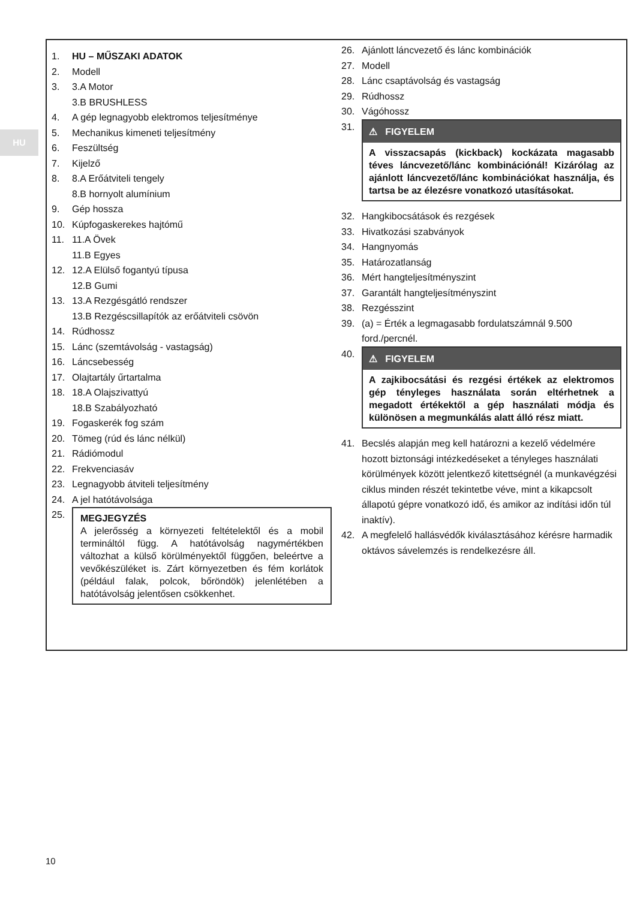HU
1. HU – MŰSZAKI ADATOK
2. Modell
3. 3.A Motor
3.B BRUSHLESS
4. A gép legnagyobb elektromos teljesítménye
5. Mechanikus kimeneti teljesítmény
6. Feszültség
7. Kijelző
8. 8.A Erőátviteli tengely
8.B hornyolt alumínium
9. Gép hossza
10. Kúpfogaskerekes hajtómű
11. 11.A Övek
11.B Egyes
12. 12.A Elülső fogantyú típusa
12.B Gumi
13. 13.A Rezgésgátló rendszer
13.B Rezgéscsillapítók az erőátviteli csövön
14. Rúdhossz
15. Lánc (szemtávolság - vastagság)
16. Láncsebesség
17. Olajtartály űrtartalma
18. 18.A Olajszivattyú
18.B Szabályozható
19. Fogaskerék fog szám
20. Tömeg (rúd és lánc nélkül)
21. Rádiómodul
22. Frekvenciasáv
23. Legnagyobb átviteli teljesítmény
24. A jel hatótávolsága
25.
MEGJEGYZÉS
A jelerősség a környezeti feltételektől és a mobil terminált​ól függ. A hatótávolság nagymértékben változhat a külső körülményektől függően, beleértve a vevőkészüléket is. Zárt környezetben és fém korlátok (például falak, polcok, bőröndök) jelenlétében a hatótávolság jelentősen csökkenhet.
26. Ajánlott láncvezető és lánc kombinációk
27. Modell
28. Lánc csaptávolság és vastagság
29. Rúdhossz
30. Vágóhossz
31.
⚠ FIGYELEM
A visszacsapás (kickback) kockázata magasabb téves láncvezető/lánc kombinációnál! Kizárólag az ajánlott láncvezető/lánc kombinációkat használja, és tartsa be az élezésre vonatkozó utasításokat.
32. Hangkibocsátások és rezgések
33. Hivatkozási szabványok
34. Hangnyomás
35. Határozatlanság
36. Mért hangteljesítményszint
37. Garantált hangteljesítményszint
38. Rezgésszint
39. (a) = Érték a legmagasabb fordulatszámnál 9.500 ford./percnél.
40.
⚠ FIGYELEM
A zajkibocsátási és rezgési értékek az elektromos gép tényleges használata során eltérhetnek a megadott értékektől a gép használati módja és különösen a megmunkálás alatt álló rész miatt.
41. Becslés alapján meg kell határozni a kezelő védelmére hozott biztonsági intézkedéseket a tényleges használati körülmények között jelentkező kitettségnél (a munkavégzési ciklus minden részét tekintetbe véve, mint a kikapcsolt állapotú gépre vonatkozó idő, és amikor az indítási időn túl inaktív).
42. A megfelelő hallásvédők kiválasztásához kérésre harmadik oktávos sávelemzés is rendelkezésre áll.
10